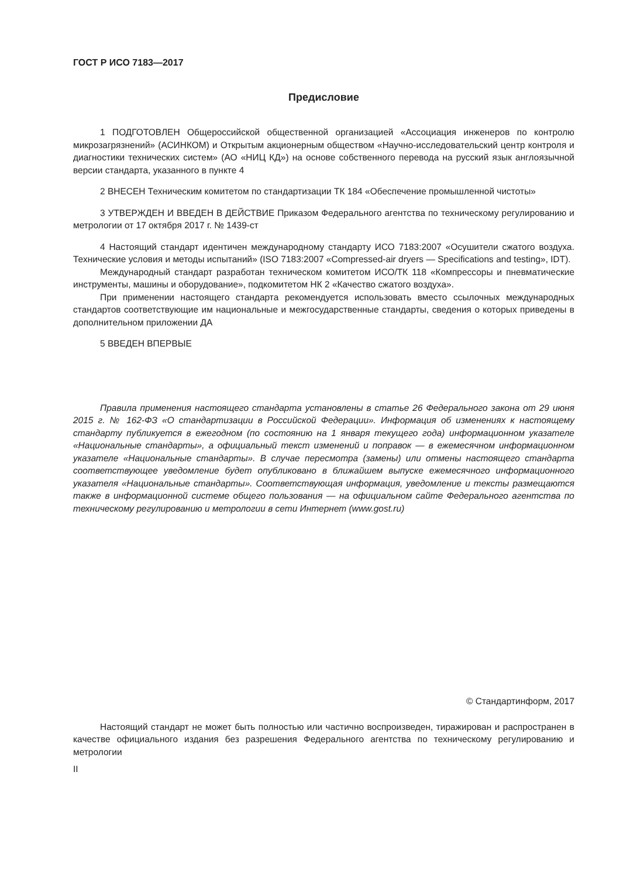ГОСТ Р ИСО 7183—2017
Предисловие
1 ПОДГОТОВЛЕН Общероссийской общественной организацией «Ассоциация инженеров по контролю микрозагрязнений» (АСИНКОМ) и Открытым акционерным обществом «Научно-исследовательский центр контроля и диагностики технических систем» (АО «НИЦ КД») на основе собственного перевода на русский язык англоязычной версии стандарта, указанного в пункте 4
2 ВНЕСЕН Техническим комитетом по стандартизации ТК 184 «Обеспечение промышленной чистоты»
3 УТВЕРЖДЕН И ВВЕДЕН В ДЕЙСТВИЕ Приказом Федерального агентства по техническому регулированию и метрологии от 17 октября 2017 г. № 1439-ст
4 Настоящий стандарт идентичен международному стандарту ИСО 7183:2007 «Осушители сжатого воздуха. Технические условия и методы испытаний» (ISO 7183:2007 «Compressed-air dryers — Specifications and testing», IDT).
Международный стандарт разработан техническом комитетом ИСО/ТК 118 «Компрессоры и пневматические инструменты, машины и оборудование», подкомитетом НК 2 «Качество сжатого воздуха».
При применении настоящего стандарта рекомендуется использовать вместо ссылочных международных стандартов соответствующие им национальные и межгосударственные стандарты, сведения о которых приведены в дополнительном приложении ДА
5 ВВЕДЕН ВПЕРВЫЕ
Правила применения настоящего стандарта установлены в статье 26 Федерального закона от 29 июня 2015 г. № 162-ФЗ «О стандартизации в Российской Федерации». Информация об изменениях к настоящему стандарту публикуется в ежегодном (по состоянию на 1 января текущего года) информационном указателе «Национальные стандарты», а официальный текст изменений и поправок — в ежемесячном информационном указателе «Национальные стандарты». В случае пересмотра (замены) или отмены настоящего стандарта соответствующее уведомление будет опубликовано в ближайшем выпуске ежемесячного информационного указателя «Национальные стандарты». Соответствующая информация, уведомление и тексты размещаются также в информационной системе общего пользования — на официальном сайте Федерального агентства по техническому регулированию и метрологии в сети Интернет (www.gost.ru)
© Стандартинформ, 2017
Настоящий стандарт не может быть полностью или частично воспроизведен, тиражирован и распространен в качестве официального издания без разрешения Федерального агентства по техническому регулированию и метрологии
II